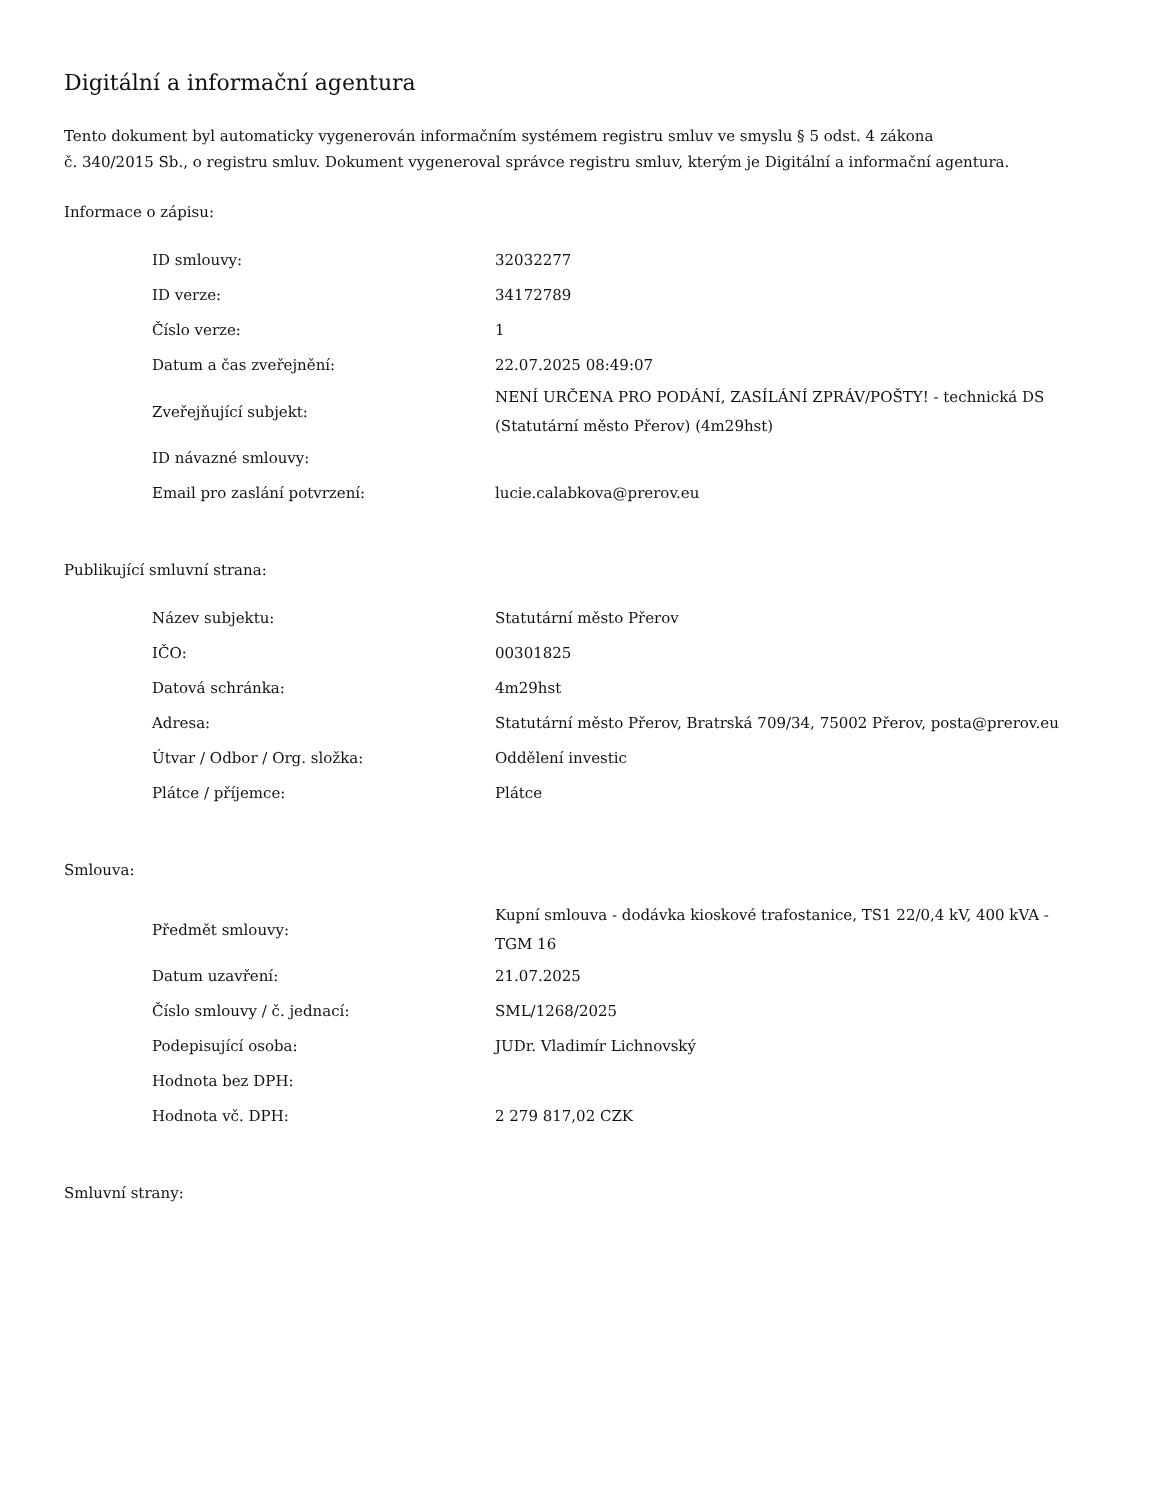Digitální a informační agentura
Tento dokument byl automaticky vygenerován informačním systémem registru smluv ve smyslu § 5 odst. 4 zákona
č. 340/2015 Sb., o registru smluv. Dokument vygeneroval správce registru smluv, kterým je Digitální a informační agentura.
Informace o zápisu:
| ID smlouvy: | 32032277 |
| ID verze: | 34172789 |
| Číslo verze: | 1 |
| Datum a čas zveřejnění: | 22.07.2025 08:49:07 |
| Zveřejňující subjekt: | NENÍ URČENA PRO PODÁNÍ, ZASÍLÁNÍ ZPRÁV/POŠTY! - technická DS (Statutární město Přerov) (4m29hst) |
| ID návazné smlouvy: | |
| Email pro zaslání potvrzení: | lucie.calabkova@prerov.eu |
Publikující smluvní strana:
| Název subjektu: | Statutární město Přerov |
| IČO: | 00301825 |
| Datová schránka: | 4m29hst |
| Adresa: | Statutární město Přerov, Bratrská 709/34, 75002 Přerov, posta@prerov.eu |
| Útvar / Odbor / Org. složka: | Oddělení investic |
| Plátce / příjemce: | Plátce |
Smlouva:
| Předmět smlouvy: | Kupní smlouva - dodávka kioskové trafostanice, TS1 22/0,4 kV, 400 kVA - TGM 16 |
| Datum uzavření: | 21.07.2025 |
| Číslo smlouvy / č. jednací: | SML/1268/2025 |
| Podepisující osoba: | JUDr. Vladimír Lichnovský |
| Hodnota bez DPH: | |
| Hodnota vč. DPH: | 2 279 817,02 CZK |
Smluvní strany: